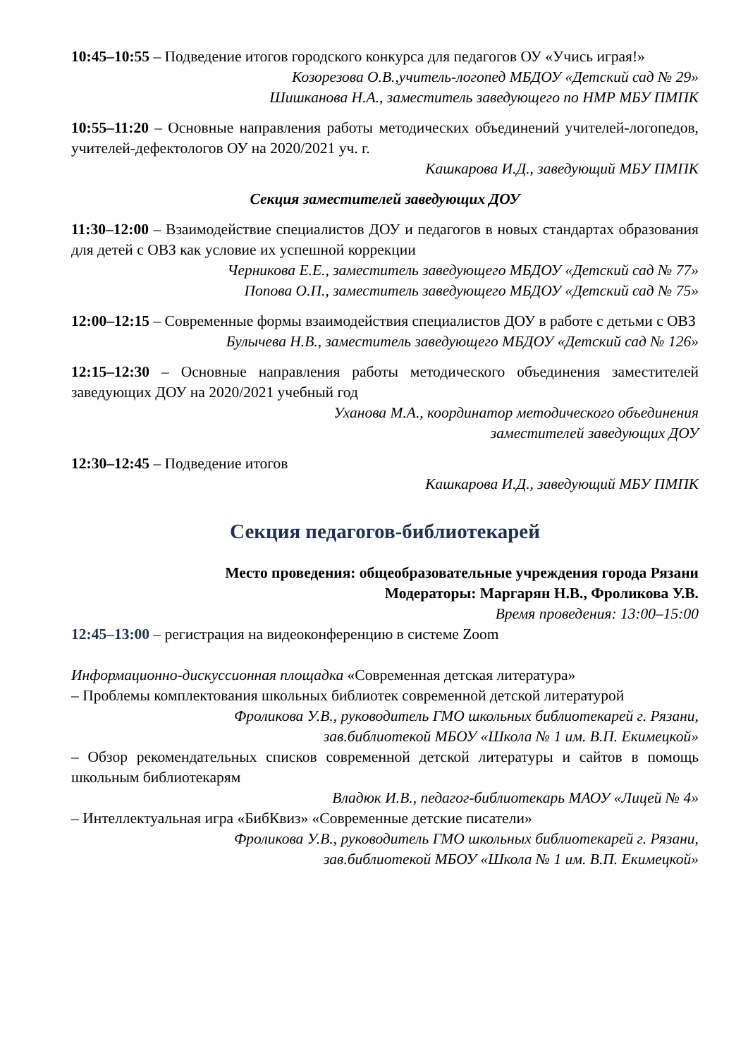10:45–10:55 – Подведение итогов городского конкурса для педагогов ОУ «Учись играя!»
Козорезова О.В.,учитель-логопед МБДОУ «Детский сад № 29»
Шишканова Н.А., заместитель заведующего по НМР МБУ ПМПК
10:55–11:20 – Основные направления работы методических объединений учителей-логопедов, учителей-дефектологов ОУ на 2020/2021 уч. г.
Кашкарова И.Д., заведующий МБУ ПМПК
Секция заместителей заведующих ДОУ
11:30–12:00 – Взаимодействие специалистов ДОУ и педагогов в новых стандартах образования для детей с ОВЗ как условие их успешной коррекции
Черникова Е.Е., заместитель заведующего МБДОУ «Детский сад № 77»
Попова О.П., заместитель заведующего МБДОУ «Детский сад № 75»
12:00–12:15 – Современные формы взаимодействия специалистов ДОУ в работе с детьми с ОВЗ
Булычева Н.В., заместитель заведующего МБДОУ «Детский сад № 126»
12:15–12:30 – Основные направления работы методического объединения заместителей заведующих ДОУ на 2020/2021 учебный год
Уханова М.А., координатор методического объединения
заместителей заведующих ДОУ
12:30–12:45 – Подведение итогов
Кашкарова И.Д., заведующий МБУ ПМПК
Секция педагогов-библиотекарей
Место проведения: общеобразовательные учреждения города Рязани
Модераторы: Маргарян Н.В., Фроликова У.В.
Время проведения: 13:00–15:00
12:45–13:00 – регистрация на видеоконференцию в системе Zoom
Информационно-дискуссионная площадка «Современная детская литература»
– Проблемы комплектования школьных библиотек современной детской литературой
Фроликова У.В., руководитель ГМО школьных библиотекарей г. Рязани,
зав.библиотекой МБОУ «Школа № 1 им. В.П. Екимецкой»
– Обзор рекомендательных списков современной детской литературы и сайтов в помощь школьным библиотекарям
Владюк И.В., педагог-библиотекарь МАОУ «Лицей № 4»
– Интеллектуальная игра «БибКвиз» «Современные детские писатели»
Фроликова У.В., руководитель ГМО школьных библиотекарей г. Рязани,
зав.библиотекой МБОУ «Школа № 1 им. В.П. Екимецкой»